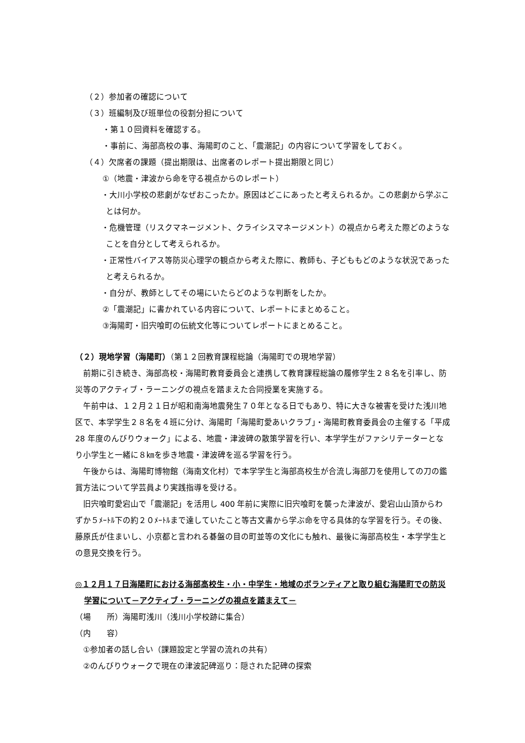（２）参加者の確認について
（３）班編制及び班単位の役割分担について
・第１０回資料を確認する。
・事前に、海部高校の事、海陽町のこと、「震潮記」の内容について学習をしておく。
（４）欠席者の課題（提出期限は、出席者のレポート提出期限と同じ）
①（地震・津波から命を守る視点からのレポート）
・大川小学校の悲劇がなぜおこったか。原因はどこにあったと考えられるか。この悲劇から学ぶことは何か。
・危機管理（リスクマネージメント、クライシスマネージメント）の視点から考えた際どのようなことを自分として考えられるか。
・正常性バイアス等防災心理学の観点から考えた際に、教師も、子どももどのような状況であったと考えられるか。
・自分が、教師としてその場にいたらどのような判断をしたか。
②「震潮記」に書かれている内容について、レポートにまとめること。
③海陽町・旧宍喰町の伝統文化等についてレポートにまとめること。
（２）現地学習（海陽町）（第１２回教育課程総論（海陽町での現地学習）
前期に引き続き、海部高校・海陽町教育委員会と連携して教育課程総論の履修学生２８名を引率し、防災等のアクティブ・ラーニングの視点を踏まえた合同授業を実施する。
午前中は、１２月２１日が昭和南海地震発生７０年となる日でもあり、特に大きな被害を受けた浅川地区で、本学学生２８名を４班に分け、海陽町「海陽町愛あいクラブ」・海陽町教育委員会の主催する「平成 28 年度のんびりウォーク」による、地震・津波碑の散策学習を行い、本学学生がファシリテーターとなり小学生と一緒に８㎞を歩き地震・津波碑を巡る学習を行う。
午後からは、海陽町博物館（海南文化村）で本学学生と海部高校生が合流し海部刀を使用しての刀の鑑賞方法について学芸員より実践指導を受ける。
旧宍喰町愛宕山で「震潮記」を活用し 400 年前に実際に旧宍喰町を襲った津波が、愛宕山山頂からわずか５ﾒｰﾄﾙ下の約２０ﾒｰﾄﾙまで達していたこと等古文書から学ぶ命を守る具体的な学習を行う。その後、藤原氏が住まいし、小京都と言われる碁盤の目の町並等の文化にも触れ、最後に海部高校生・本学学生との意見交換を行う。
◎１２月１７日海陽町における海部高校生・小・中学生・地域のボランティアと取り組む海陽町での防災学習について－アクティブ・ラーニングの視点を踏まえて－
（場　　所）海陽町浅川（浅川小学校跡に集合）
（内　　容）
①参加者の話し合い（課題設定と学習の流れの共有）
②のんびりウォークで現在の津波記碑巡り：隠された記碑の探索